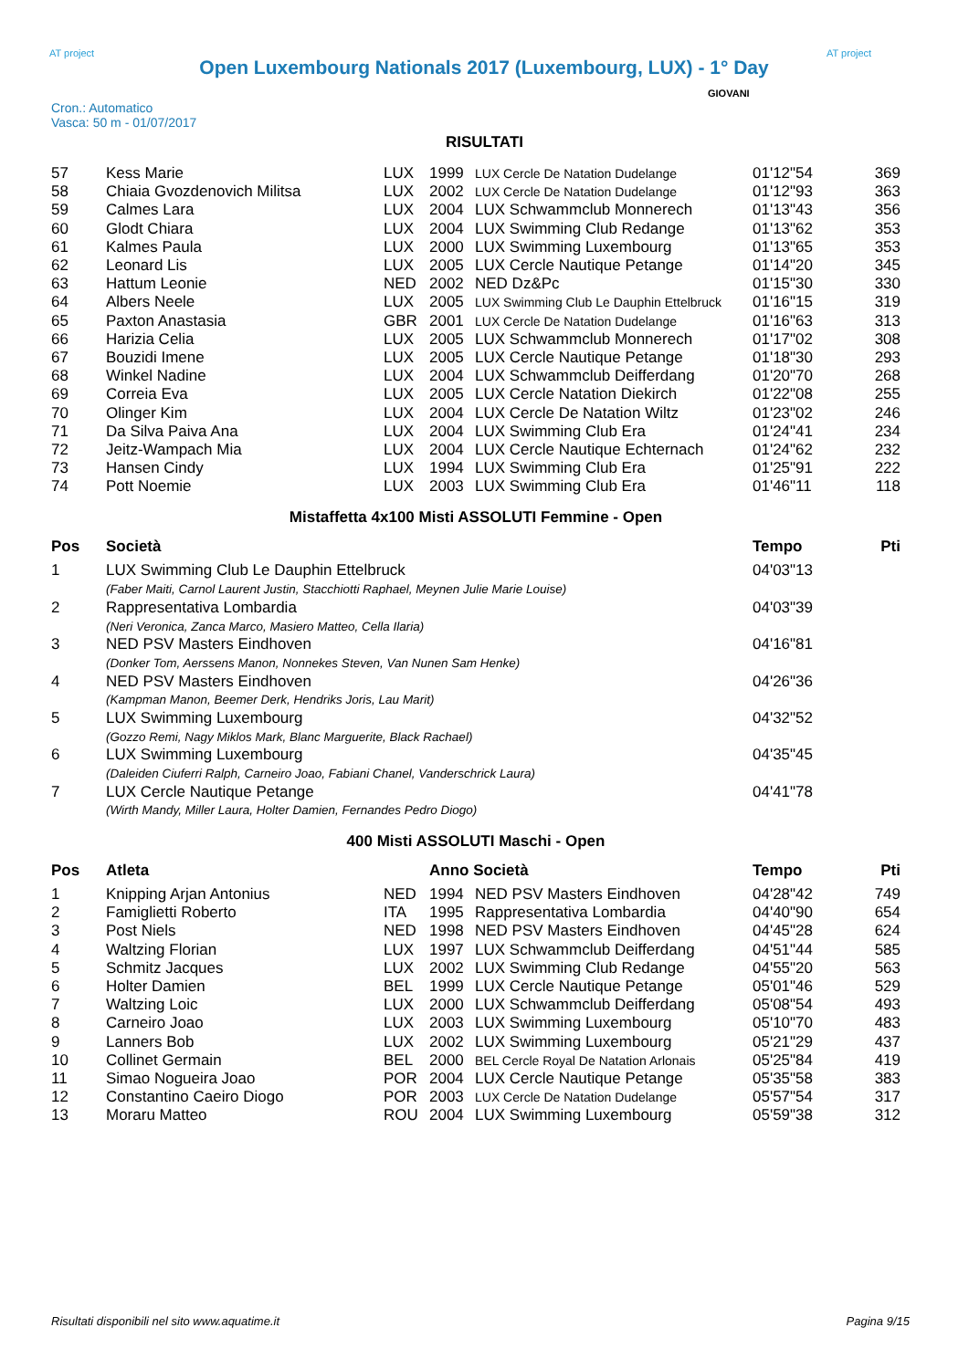AT project
Open Luxembourg Nationals 2017 (Luxembourg, LUX) - 1° Day
AT project
Cron.: Automatico
Vasca: 50 m - 01/07/2017
GIOVANI
RISULTATI
| 57 | Kess Marie | LUX | 1999 | LUX Cercle De Natation Dudelange | 01'12"54 | 369 |
| 58 | Chiaia Gvozdenovich Militsa | LUX | 2002 | LUX Cercle De Natation Dudelange | 01'12"93 | 363 |
| 59 | Calmes Lara | LUX | 2004 | LUX Schwammclub Monnerech | 01'13"43 | 356 |
| 60 | Glodt Chiara | LUX | 2004 | LUX Swimming Club Redange | 01'13"62 | 353 |
| 61 | Kalmes Paula | LUX | 2000 | LUX Swimming Luxembourg | 01'13"65 | 353 |
| 62 | Leonard Lis | LUX | 2005 | LUX Cercle Nautique Petange | 01'14"20 | 345 |
| 63 | Hattum Leonie | NED | 2002 | NED Dz&Pc | 01'15"30 | 330 |
| 64 | Albers Neele | LUX | 2005 | LUX Swimming Club Le Dauphin Ettelbruck | 01'16"15 | 319 |
| 65 | Paxton Anastasia | GBR | 2001 | LUX Cercle De Natation Dudelange | 01'16"63 | 313 |
| 66 | Harizia Celia | LUX | 2005 | LUX Schwammclub Monnerech | 01'17"02 | 308 |
| 67 | Bouzidi Imene | LUX | 2005 | LUX Cercle Nautique Petange | 01'18"30 | 293 |
| 68 | Winkel Nadine | LUX | 2004 | LUX Schwammclub Deifferdang | 01'20"70 | 268 |
| 69 | Correia Eva | LUX | 2005 | LUX Cercle Natation Diekirch | 01'22"08 | 255 |
| 70 | Olinger Kim | LUX | 2004 | LUX Cercle De Natation Wiltz | 01'23"02 | 246 |
| 71 | Da Silva Paiva Ana | LUX | 2004 | LUX Swimming Club Era | 01'24"41 | 234 |
| 72 | Jeitz-Wampach Mia | LUX | 2004 | LUX Cercle Nautique Echternach | 01'24"62 | 232 |
| 73 | Hansen Cindy | LUX | 1994 | LUX Swimming Club Era | 01'25"91 | 222 |
| 74 | Pott Noemie | LUX | 2003 | LUX Swimming Club Era | 01'46"11 | 118 |
Mistaffetta 4x100 Misti ASSOLUTI Femmine - Open
| Pos | Società | Tempo | Pti |
| --- | --- | --- | --- |
| 1 | LUX Swimming Club Le Dauphin Ettelbruck | 04'03"13 | |
| | (Faber Maiti, Carnol Laurent Justin, Stacchiotti Raphael, Meynen Julie Marie Louise) | | |
| 2 | Rappresentativa Lombardia | 04'03"39 | |
| | (Neri Veronica, Zanca Marco, Masiero Matteo, Cella Ilaria) | | |
| 3 | NED PSV Masters Eindhoven | 04'16"81 | |
| | (Donker Tom, Aerssens Manon, Nonnekes Steven, Van Nunen Sam Henke) | | |
| 4 | NED PSV Masters Eindhoven | 04'26"36 | |
| | (Kampman Manon, Beemer Derk, Hendriks Joris, Lau Marit) | | |
| 5 | LUX Swimming Luxembourg | 04'32"52 | |
| | (Gozzo Remi, Nagy Miklos Mark, Blanc Marguerite, Black Rachael) | | |
| 6 | LUX Swimming Luxembourg | 04'35"45 | |
| | (Daleiden Ciuferri Ralph, Carneiro Joao, Fabiani Chanel, Vanderschrick Laura) | | |
| 7 | LUX Cercle Nautique Petange | 04'41"78 | |
| | (Wirth Mandy, Miller Laura, Holter Damien, Fernandes Pedro Diogo) | | |
400 Misti ASSOLUTI Maschi - Open
| Pos | Atleta | | Anno Società | | Tempo | Pti |
| --- | --- | --- | --- | --- | --- | --- |
| 1 | Knipping Arjan Antonius | NED | 1994 | NED PSV Masters Eindhoven | 04'28"42 | 749 |
| 2 | Famiglietti Roberto | ITA | 1995 | Rappresentativa Lombardia | 04'40"90 | 654 |
| 3 | Post Niels | NED | 1998 | NED PSV Masters Eindhoven | 04'45"28 | 624 |
| 4 | Waltzing Florian | LUX | 1997 | LUX Schwammclub Deifferdang | 04'51"44 | 585 |
| 5 | Schmitz Jacques | LUX | 2002 | LUX Swimming Club Redange | 04'55"20 | 563 |
| 6 | Holter Damien | BEL | 1999 | LUX Cercle Nautique Petange | 05'01"46 | 529 |
| 7 | Waltzing Loic | LUX | 2000 | LUX Schwammclub Deifferdang | 05'08"54 | 493 |
| 8 | Carneiro Joao | LUX | 2003 | LUX Swimming Luxembourg | 05'10"70 | 483 |
| 9 | Lanners Bob | LUX | 2002 | LUX Swimming Luxembourg | 05'21"29 | 437 |
| 10 | Collinet Germain | BEL | 2000 | BEL Cercle Royal De Natation Arlonais | 05'25"84 | 419 |
| 11 | Simao Nogueira Joao | POR | 2004 | LUX Cercle Nautique Petange | 05'35"58 | 383 |
| 12 | Constantino Caeiro Diogo | POR | 2003 | LUX Cercle De Natation Dudelange | 05'57"54 | 317 |
| 13 | Moraru Matteo | ROU | 2004 | LUX Swimming Luxembourg | 05'59"38 | 312 |
Risultati disponibili nel sito www.aquatime.it Pagina 9/15